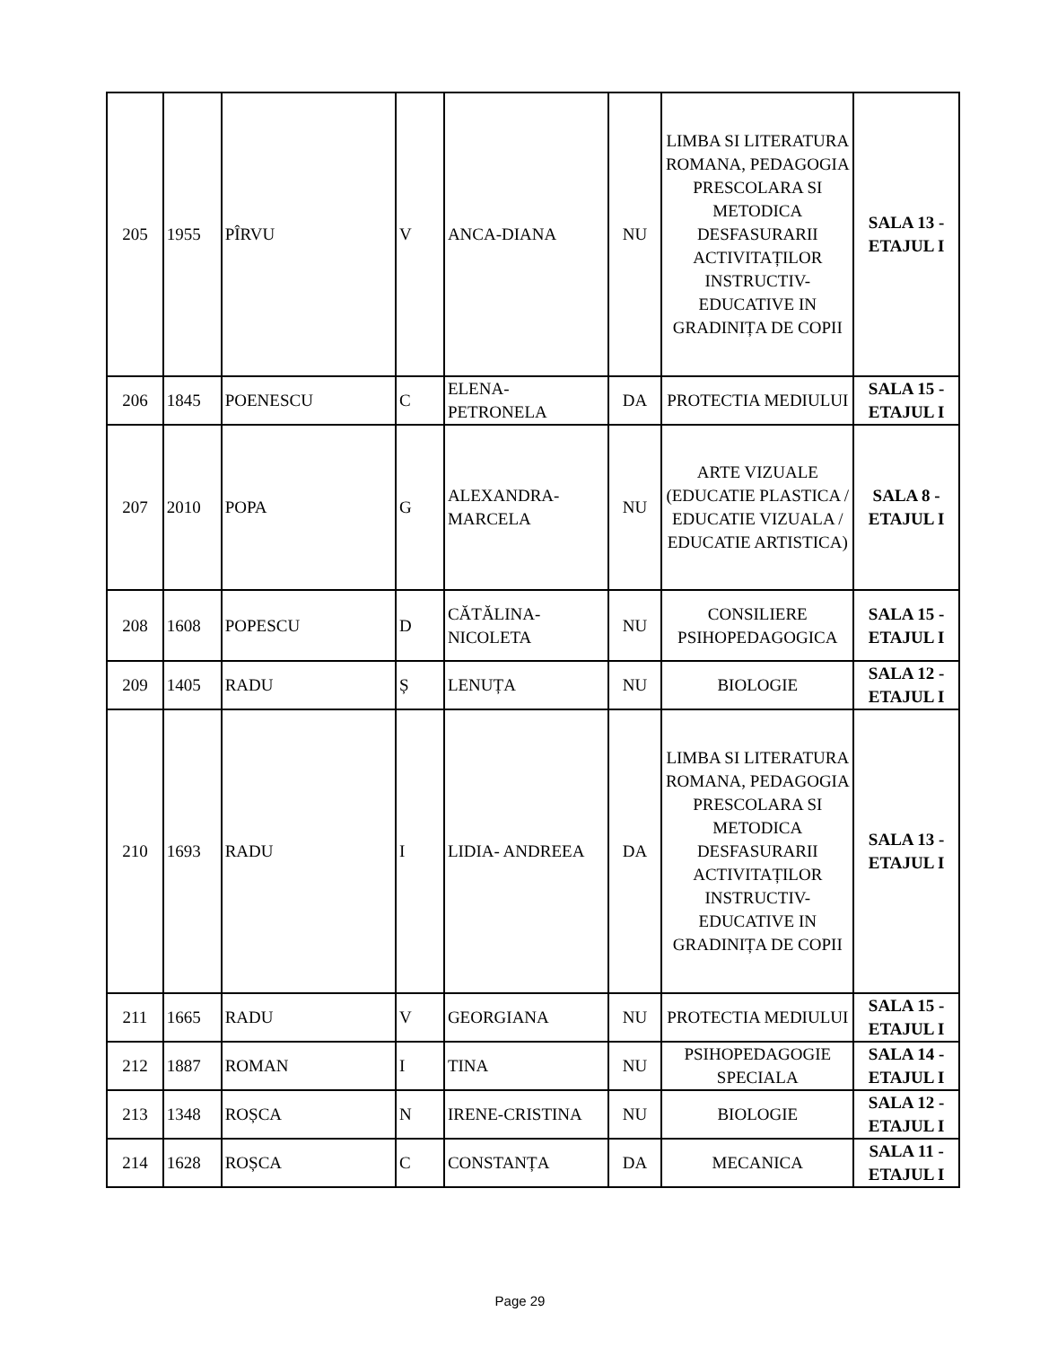| 205 | 1955 | PÎRVU | V | ANCA-DIANA | NU | LIMBA SI LITERATURA ROMANA, PEDAGOGIA PRESCOLARA SI METODICA DESFASURARII ACTIVITAȚILOR INSTRUCTIV-EDUCATIVE IN GRADINIȚA DE COPII | SALA 13 - ETAJUL I |
| 206 | 1845 | POENESCU | C | ELENA-PETRONELA | DA | PROTECTIA MEDIULUI | SALA 15 - ETAJUL I |
| 207 | 2010 | POPA | G | ALEXANDRA-MARCELA | NU | ARTE VIZUALE (EDUCATIE PLASTICA / EDUCATIE VIZUALA / EDUCATIE ARTISTICA) | SALA 8 - ETAJUL I |
| 208 | 1608 | POPESCU | D | CĂTĂLINA-NICOLETA | NU | CONSILIERE PSIHOPEDAGOGICA | SALA 15 - ETAJUL I |
| 209 | 1405 | RADU | Ș | LENUȚA | NU | BIOLOGIE | SALA 12 - ETAJUL I |
| 210 | 1693 | RADU | I | LIDIA- ANDREEA | DA | LIMBA SI LITERATURA ROMANA, PEDAGOGIA PRESCOLARA SI METODICA DESFASURARII ACTIVITAȚILOR INSTRUCTIV-EDUCATIVE IN GRADINIȚA DE COPII | SALA 13 - ETAJUL I |
| 211 | 1665 | RADU | V | GEORGIANA | NU | PROTECTIA MEDIULUI | SALA 15 - ETAJUL I |
| 212 | 1887 | ROMAN | I | TINA | NU | PSIHOPEDAGOGIE SPECIALA | SALA 14 - ETAJUL I |
| 213 | 1348 | ROȘCA | N | IRENE-CRISTINA | NU | BIOLOGIE | SALA 12 - ETAJUL I |
| 214 | 1628 | ROȘCA | C | CONSTANȚA | DA | MECANICA | SALA 11 - ETAJUL I |
Page 29